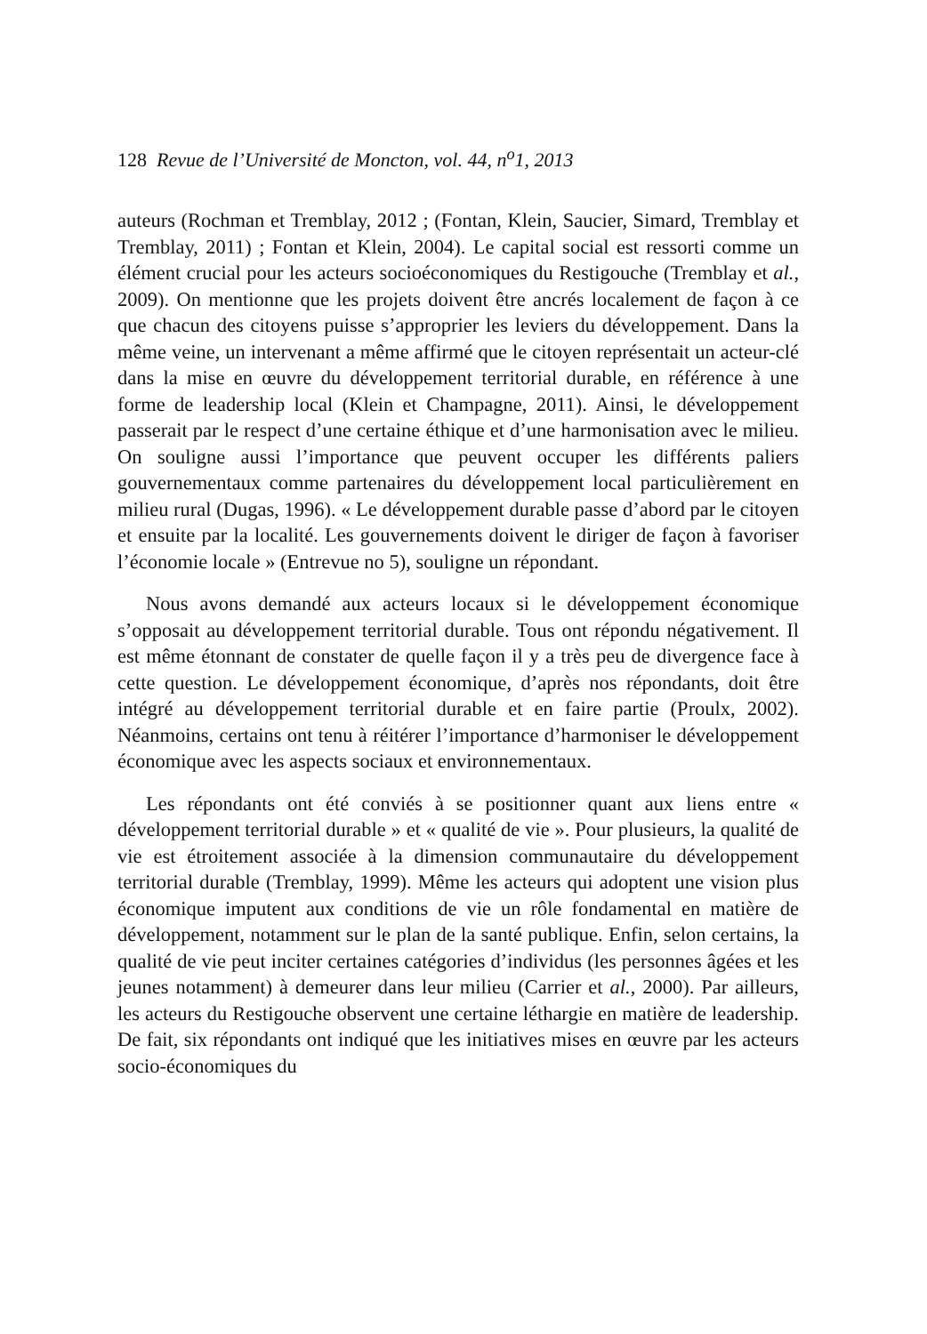128 Revue de l’Université de Moncton, vol. 44, n<sup>o</sup>1, 2013
auteurs (Rochman et Tremblay, 2012 ; (Fontan, Klein, Saucier, Simard, Tremblay et Tremblay, 2011) ; Fontan et Klein, 2004). Le capital social est ressorti comme un élément crucial pour les acteurs socioéconomiques du Restigouche (Tremblay et al., 2009). On mentionne que les projets doivent être ancrés localement de façon à ce que chacun des citoyens puisse s’approprier les leviers du développement. Dans la même veine, un intervenant a même affirmé que le citoyen représentait un acteur-clé dans la mise en œuvre du développement territorial durable, en référence à une forme de leadership local (Klein et Champagne, 2011). Ainsi, le développement passerait par le respect d’une certaine éthique et d’une harmonisation avec le milieu. On souligne aussi l’importance que peuvent occuper les différents paliers gouvernementaux comme partenaires du développement local particulièrement en milieu rural (Dugas, 1996). « Le développement durable passe d’abord par le citoyen et ensuite par la localité. Les gouvernements doivent le diriger de façon à favoriser l’économie locale » (Entrevue no 5), souligne un répondant.
Nous avons demandé aux acteurs locaux si le développement économique s’opposait au développement territorial durable. Tous ont répondu négativement. Il est même étonnant de constater de quelle façon il y a très peu de divergence face à cette question. Le développement économique, d’après nos répondants, doit être intégré au développement territorial durable et en faire partie (Proulx, 2002). Néanmoins, certains ont tenu à réitérer l’importance d’harmoniser le développement économique avec les aspects sociaux et environnementaux.
Les répondants ont été conviés à se positionner quant aux liens entre « développement territorial durable » et « qualité de vie ». Pour plusieurs, la qualité de vie est étroitement associée à la dimension communautaire du développement territorial durable (Tremblay, 1999). Même les acteurs qui adoptent une vision plus économique imputent aux conditions de vie un rôle fondamental en matière de développement, notamment sur le plan de la santé publique. Enfin, selon certains, la qualité de vie peut inciter certaines catégories d’individus (les personnes âgées et les jeunes notamment) à demeurer dans leur milieu (Carrier et al., 2000). Par ailleurs, les acteurs du Restigouche observent une certaine léthargie en matière de leadership. De fait, six répondants ont indiqué que les initiatives mises en œuvre par les acteurs socio-économiques du